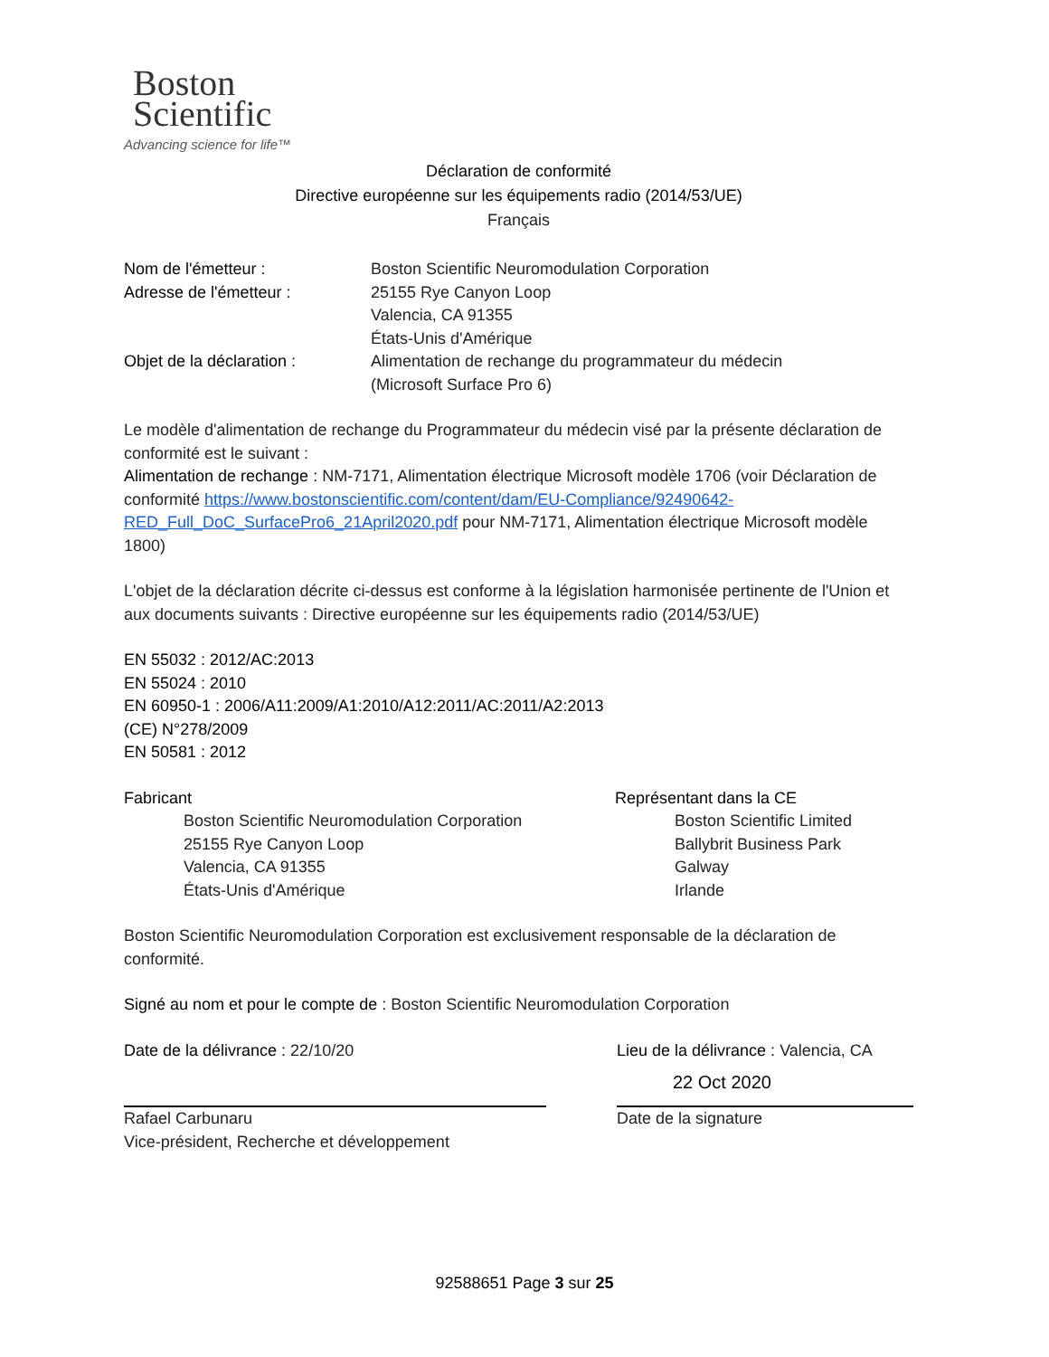Boston
Scientific
Advancing science for life™
Déclaration de conformité
Directive européenne sur les équipements radio (2014/53/UE)
Français
| Nom de l'émetteur : | Boston Scientific Neuromodulation Corporation |
| Adresse de l'émetteur : | 25155 Rye Canyon Loop Valencia, CA 91355 États-Unis d'Amérique |
| Objet de la déclaration : | Alimentation de rechange du programmateur du médecin (Microsoft Surface Pro 6) |
Le modèle d'alimentation de rechange du Programmateur du médecin visé par la présente déclaration de conformité est le suivant :
Alimentation de rechange : NM-7171, Alimentation électrique Microsoft modèle 1706 (voir Déclaration de conformité https://www.bostonscientific.com/content/dam/EU-Compliance/92490642-RED_Full_DoC_SurfacePro6_21April2020.pdf pour NM-7171, Alimentation électrique Microsoft modèle 1800)
L'objet de la déclaration décrite ci-dessus est conforme à la législation harmonisée pertinente de l'Union et aux documents suivants : Directive européenne sur les équipements radio (2014/53/UE)
EN 55032 : 2012/AC:2013
EN 55024 : 2010
EN 60950-1 : 2006/A11:2009/A1:2010/A12:2011/AC:2011/A2:2013
(CE) N°278/2009
EN 50581 : 2012
Fabricant
Boston Scientific Neuromodulation Corporation
25155 Rye Canyon Loop
Valencia, CA 91355
États-Unis d'Amérique
Représentant dans la CE
Boston Scientific Limited
Ballybrit Business Park
Galway
Irlande
Boston Scientific Neuromodulation Corporation est exclusivement responsable de la déclaration de conformité.
Signé au nom et pour le compte de : Boston Scientific Neuromodulation Corporation
Date de la délivrance : 22/10/20
Rafael Carbunaru
Vice-président, Recherche et développement
Lieu de la délivrance : Valencia, CA
22 Oct 2020
Date de la signature
92588651 Page 3 sur 25